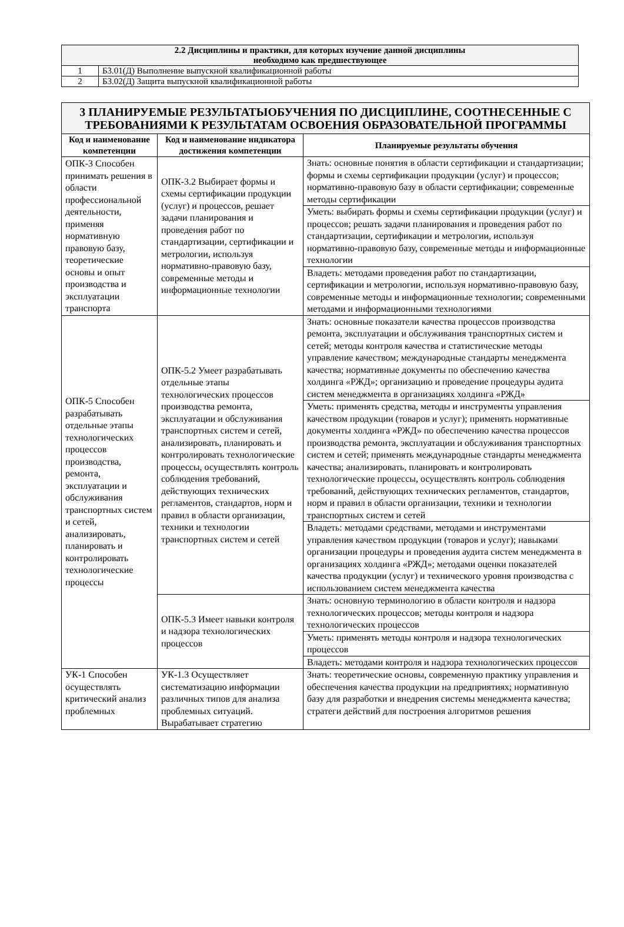| 2.2 Дисциплины и практики, для которых изучение данной дисциплины необходимо как предшествующее | |
| --- | --- |
| 1 | Б3.01(Д) Выполнение выпускной квалификационной работы |
| 2 | Б3.02(Д) Защита выпускной квалификационной работы |
| 3 ПЛАНИРУЕМЫЕ РЕЗУЛЬТАТЫОБУЧЕНИЯ ПО ДИСЦИПЛИНЕ, СООТНЕСЕННЫЕ С ТРЕБОВАНИЯМИ К РЕЗУЛЬТАТАМ ОСВОЕНИЯ ОБРАЗОВАТЕЛЬНОЙ ПРОГРАММЫ | | |
| --- | --- | --- |
| Код и наименование компетенции | Код и наименование индикатора достижения компетенции | Планируемые результаты обучения |
| ОПК-3 Способен принимать решения в области профессиональной деятельности, применяя нормативную правовую базу, теоретические основы и опыт производства и эксплуатации транспорта | ОПК-3.2 Выбирает формы и схемы сертификации продукции (услуг) и процессов, решает задачи планирования и проведения работ по стандартизации, сертификации и метрологии, используя нормативно-правовую базу, современные методы и информационные технологии | Знать: основные понятия в области сертификации и стандартизации; формы и схемы сертификации продукции (услуг) и процессов; нормативно-правовую базу в области сертификации; современные методы сертификации |
| | | Уметь: выбирать формы и схемы сертификации продукции (услуг) и процессов; решать задачи планирования и проведения работ по стандартизации, сертификации и метрологии, используя нормативно-правовую базу, современные методы и информационные технологии |
| | | Владеть: методами проведения работ по стандартизации, сертификации и метрологии, используя нормативно-правовую базу, современные методы и информационные технологии; современными методами и информационными технологиями |
| ОПК-5 Способен разрабатывать отдельные этапы технологических процессов производства, ремонта, эксплуатации и обслуживания транспортных систем и сетей, анализировать, планировать и контролировать технологические процессы | ОПК-5.2 Умеет разрабатывать отдельные этапы технологических процессов производства ремонта, эксплуатации и обслуживания транспортных систем и сетей, анализировать, планировать и контролировать технологические процессы, осуществлять контроль соблюдения требований, действующих технических регламентов, стандартов, норм и правил в области организации, техники и технологии транспортных систем и сетей | Знать: основные показатели качества процессов производства ремонта, эксплуатации и обслуживания транспортных систем и сетей; методы контроля качества и статистические методы управление качеством; международные стандарты менеджмента качества; нормативные документы по обеспечению качества холдинга «РЖД»; организацию и проведение процедуры аудита систем менеджмента в организациях холдинга «РЖД» |
| | | Уметь: применять средства, методы и инструменты управления качеством продукции (товаров и услуг); применять нормативные документы холдинга «РЖД» по обеспечению качества процессов производства ремонта, эксплуатации и обслуживания транспортных систем и сетей; применять международные стандарты менеджмента качества; анализировать, планировать и контролировать технологические процессы, осуществлять контроль соблюдения требований, действующих технических регламентов, стандартов, норм и правил в области организации, техники и технологии транспортных систем и сетей |
| | | Владеть: методами средствами, методами и инструментами управления качеством продукции (товаров и услуг); навыками организации процедуры и проведения аудита систем менеджмента в организациях холдинга «РЖД»; методами оценки показателей качества продукции (услуг) и технического уровня производства с использованием систем менеджмента качества |
| | ОПК-5.3 Имеет навыки контроля и надзора технологических процессов | Знать: основную терминологию в области контроля и надзора технологических процессов; методы контроля и надзора технологических процессов |
| | | Уметь: применять методы контроля и надзора технологических процессов |
| | | Владеть: методами контроля и надзора технологических процессов |
| УК-1 Способен осуществлять критический анализ проблемных | УК-1.3 Осуществляет систематизацию информации различных типов для анализа проблемных ситуаций. Вырабатывает стратегию | Знать: теоретические основы, современную практику управления и обеспечения качества продукции на предприятиях; нормативную базу для разработки и внедрения системы менеджмента качества; стратеги действий для построения алгоритмов решения |